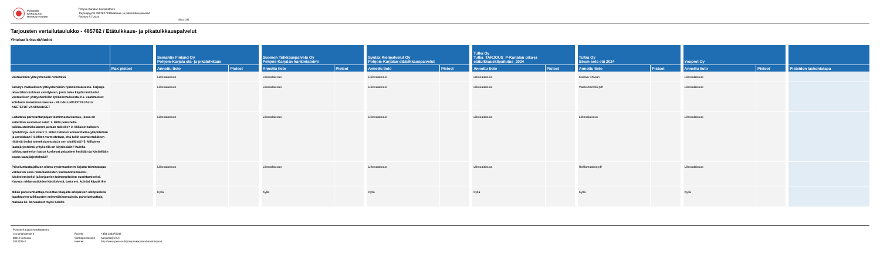POHJOIS-
KARJALAN
HANKINTATOIMI
Pohjois-Karjalan hankintatoimi
Tarjouspyyntö 485762 / Etätulkkaus- ja pikatulkkauspalvelut
Päiväys 9.7.2024
Sivu 1/21
Tarjousten vertailutaulukko - 485762 / Etätulkkaus- ja pikatulkkauspalvelut
Yhteiset kriteerit/tiedot
| | | | Semantix Finland Oy Pohjois-Karjala etä- ja pikatulkkaus | | | Suomen Tulkkauspalvelu Oy Pohjois-Karjalan hankintatoimi | | | Syntax Kielipalvelut Oy Pohjois-Karjalan etätulkkauspalvelut | | | Tulka Oy Tulka_TARJOUS_P-Karjalan pika-ja etätulkkauskilpailutus_2024 | | | Tultra Oy Sinun sote etä 2024 | | | Youpret Oy | | | |
| --- | --- | --- | --- | --- | --- | --- | --- | --- | --- | --- | --- | --- | --- | --- | --- | --- | --- | --- | --- | --- | --- |
| | Max pisteet | | Annettu tieto | Pisteet | | Annettu tieto | Pisteet | | Annettu tieto | Pisteet | | Annettu tieto | Pisteet | | Annettu tieto | Pisteet | | Annettu tieto | Pisteet | | Pisteiden laskentatapa |
| Vastuullinen yhteyshenkilö nimettävä | | | Liikesalaisuus | | | Liikesalaisuus | | | Liikesalaisuus | | | Liikesalaisuus | | | Kaziwa Shiwan | | | Liikesalaisuus | | | |
| Selvitys vastuullisen yhteyshenkilön työkokemuksesta. Tarjoaja lataa tähän kohtaan selvityksen, josta tulee käydä ilmi tiedot vastuullisen yhteyshenkilön työkokemuksesta. Ks. vaatimukset kohdasta Hankinnan taustaa - PALVELUNTUOTTAJALLE ASETETUT VAATIMUKSET | | | Liikesalaisuus | | | Liikesalaisuus | | | Liikesalaisuus | | | Liikesalaisuus | | | Vastuuhenkilö.pdf | | | Liikesalaisuus | | | |
| Ladattava palveluntarjoajan toiminnasta kuvaus, jossa on esitettävä seuraavat asiat: 1. Millä perusteilla tulkkaustoimeksiannot jaetaan tulkeille? 2. Millaiset tulkkien työehdot ja -olot ovat? 3. Miten tulkkien ammattitaitoa ylläpidetään ja arvioidaan? 4. Miten varmistetaan, että tulkit saavat etukäteen riittävät tiedot toimeksiannosta ja sen sisällöstä? 5. Millainen laatujärjestelmä yrityksellä on käytössään? Kuinka tulkkauspalvelun laatua koskevat palautteet kerätään ja käsitellään osana laatujärjestelmää? | | | Liikesalaisuus | | | Liikesalaisuus | | | Liikesalaisuus | | | Liikesalaisuus | | | Liikesalaisuus | | | Liikesalaisuus | | | |
| Palveluntuottajalla on oltava systemaattinen kirjattu toimintatapa valitusten sekä reklamaatioiden vastaanottamiseksi, käsittelemiseksi ja korjaavien toimenpiteiden suorittamiseksi. Kuvaus reklamaatioiden käsittelystä, josta em. kohdat käyvät ilmi | | | Liikesalaisuus | | | Liikesalaisuus | | | Liikesalaisuus | | | Liikesalaisuus | | | Reklamaatiot.pdf | | | Liikesalaisuus | | | |
| Mikäli palveluntuottaja veloittaa tilaajalta arkipäivien ulkopuolella tapahtuvien tulkkausten enimmäiskorvauksia, palveluntuottaja maksaa ko. korvaukset myös tulkille. | | | Kyllä | | | Kyllä | | | Kyllä | | | Kyllä | | | Kyllä | | | Kyllä | | | |
Pohjois-Karjalan hankintatoimi
Linnunlahdentie 2
80110 Joensuu
0242746-2
Puhelin
Sähköpostiosoite
Internet
+358 133375046
hankinta@jns.fi
http://www.joensuu.fi/pohjois-karjalan-hankintatoimi